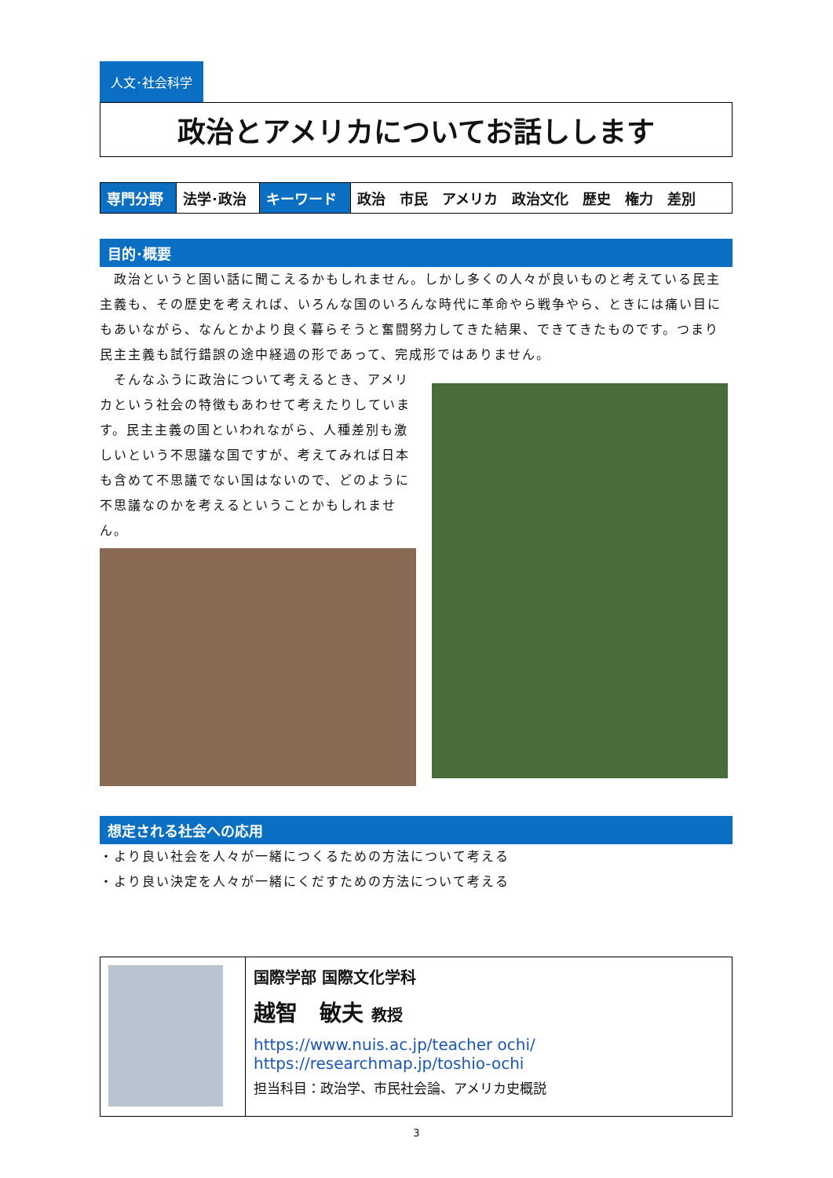人文･社会科学
政治とアメリカについてお話しします
| 専門分野 | 法学･政治 | キーワード | 政治 市民 アメリカ 政治文化 歴史 権力 差別 |
目的･概要
　政治というと固い話に聞こえるかもしれません。しかし多くの人々が良いものと考えている民主主義も、その歴史を考えれば、いろんな国のいろんな時代に革命やら戦争やら、ときには痛い目にもあいながら、なんとかより良く暮らそうと奮闘努力してきた結果、できてきたものです。つまり民主主義も試行錯誤の途中経過の形であって、完成形ではありません。
　そんなふうに政治について考えるとき、アメリカという社会の特徴もあわせて考えたりしています。民主主義の国といわれながら、人種差別も激しいという不思議な国ですが、考えてみれば日本も含めて不思議でない国はないので、どのように不思議なのかを考えるということかもしれません。
想定される社会への応用
・より良い社会を人々が一緒につくるための方法について考える
・より良い決定を人々が一緒にくだすための方法について考える
国際学部 国際文化学科
越智　敏夫 教授
https://www.nuis.ac.jp/teacher ochi/
https://researchmap.jp/toshio-ochi
担当科目：政治学、市民社会論、アメリカ史概説
3